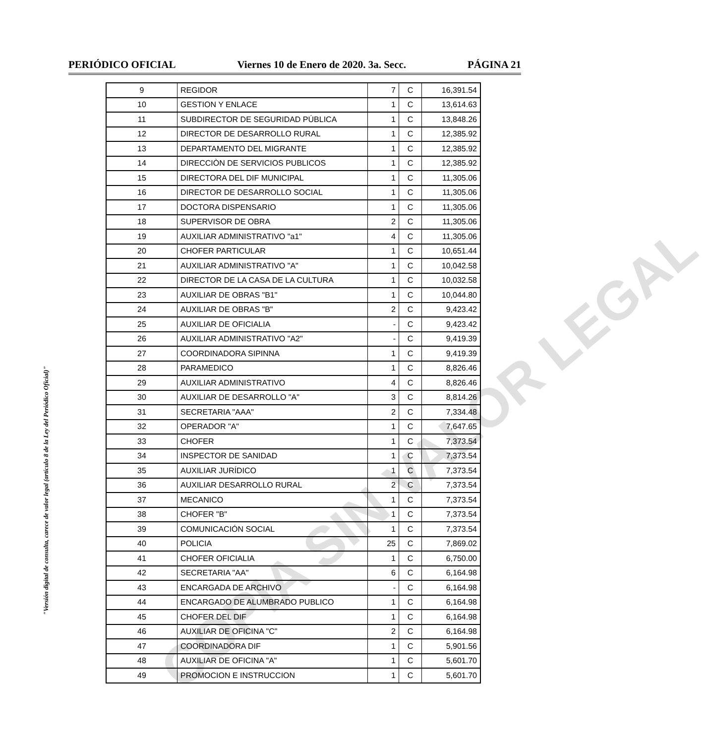PERIÓDICO OFICIAL Viernes 10 de Enero de 2020. 3a. Secc. PÁGINA 21
"Versión digital de consulta, carece de valor legal (artículo 8 de la Ley del Periódico Oficial)"
| 9 | REGIDOR | 7 | C | 16,391.54 |
| 10 | GESTION Y ENLACE | 1 | C | 13,614.63 |
| 11 | SUBDIRECTOR DE SEGURIDAD PÚBLICA | 1 | C | 13,848.26 |
| 12 | DIRECTOR DE DESARROLLO RURAL | 1 | C | 12,385.92 |
| 13 | DEPARTAMENTO DEL MIGRANTE | 1 | C | 12,385.92 |
| 14 | DIRECCIÒN DE SERVICIOS PUBLICOS | 1 | C | 12,385.92 |
| 15 | DIRECTORA DEL DIF MUNICIPAL | 1 | C | 11,305.06 |
| 16 | DIRECTOR DE DESARROLLO SOCIAL | 1 | C | 11,305.06 |
| 17 | DOCTORA DISPENSARIO | 1 | C | 11,305.06 |
| 18 | SUPERVISOR DE OBRA | 2 | C | 11,305.06 |
| 19 | AUXILIAR ADMINISTRATIVO "a1" | 4 | C | 11,305.06 |
| 20 | CHOFER PARTICULAR | 1 | C | 10,651.44 |
| 21 | AUXILIAR ADMINISTRATIVO "A" | 1 | C | 10,042.58 |
| 22 | DIRECTOR DE LA CASA DE LA CULTURA | 1 | C | 10,032.58 |
| 23 | AUXILIAR DE OBRAS "B1" | 1 | C | 10,044.80 |
| 24 | AUXILIAR DE OBRAS "B" | 2 | C | 9,423.42 |
| 25 | AUXILIAR DE OFICIALIA | - | C | 9,423.42 |
| 26 | AUXILIAR ADMINISTRATIVO "A2" | - | C | 9,419.39 |
| 27 | COORDINADORA SIPINNA | 1 | C | 9,419.39 |
| 28 | PARAMEDICO | 1 | C | 8,826.46 |
| 29 | AUXILIAR ADMINISTRATIVO | 4 | C | 8,826.46 |
| 30 | AUXILIAR DE DESARROLLO "A" | 3 | C | 8,814.26 |
| 31 | SECRETARIA "AAA" | 2 | C | 7,334.48 |
| 32 | OPERADOR "A" | 1 | C | 7,647.65 |
| 33 | CHOFER | 1 | C | 7,373.54 |
| 34 | INSPECTOR DE SANIDAD | 1 | C | 7,373.54 |
| 35 | AUXILIAR JURÍDICO | 1 | C | 7,373.54 |
| 36 | AUXILIAR DESARROLLO RURAL | 2 | C | 7,373.54 |
| 37 | MECANICO | 1 | C | 7,373.54 |
| 38 | CHOFER "B" | 1 | C | 7,373.54 |
| 39 | COMUNICACIÓN SOCIAL | 1 | C | 7,373.54 |
| 40 | POLICIA | 25 | C | 7,869.02 |
| 41 | CHOFER OFICIALIA | 1 | C | 6,750.00 |
| 42 | SECRETARIA "AA" | 6 | C | 6,164.98 |
| 43 | ENCARGADA DE ARCHIVO | - | C | 6,164.98 |
| 44 | ENCARGADO DE ALUMBRADO PUBLICO | 1 | C | 6,164.98 |
| 45 | CHOFER DEL DIF | 1 | C | 6,164.98 |
| 46 | AUXILIAR DE OFICINA "C" | 2 | C | 6,164.98 |
| 47 | COORDINADORA DIF | 1 | C | 5,901.56 |
| 48 | AUXILIAR DE OFICINA "A" | 1 | C | 5,601.70 |
| 49 | PROMOCION E INSTRUCCION | 1 | C | 5,601.70 |
COPIA SIN VALOR LEGAL